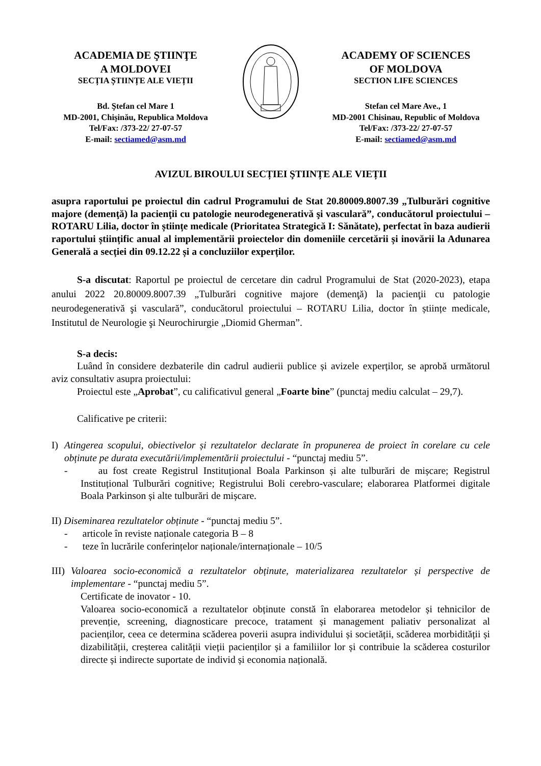ACADEMIA DE ŞTIINŢE
A MOLDOVEI
SECȚIA ȘTIINȚE ALE VIEȚII
Bd. Ştefan cel Mare 1
MD-2001, Chişinău, Republica Moldova
Tel/Fax: /373-22/ 27-07-57
E-mail: sectiamed@asm.md
ACADEMY OF SCIENCES
OF MOLDOVA
SECTION LIFE SCIENCES
Stefan cel Mare Ave., 1
MD-2001 Chisinau, Republic of Moldova
Tel/Fax: /373-22/ 27-07-57
E-mail: sectiamed@asm.md
AVIZUL BIROULUI SECȚIEI ŞTIINȚE ALE VIEȚII
asupra raportului pe proiectul din cadrul Programului de Stat 20.80009.8007.39 „Tulburări cognitive majore (demenţă) la pacienţii cu patologie neurodegenerativă şi vasculară”, conducătorul proiectului – ROTARU Lilia, doctor în științe medicale (Prioritatea Strategică I: Sănătate), perfectat în baza audierii raportului științific anual al implementării proiectelor din domeniile cercetării și inovării la Adunarea Generală a secției din 09.12.22 și a concluziilor experților.
S-a discutat: Raportul pe proiectul de cercetare din cadrul Programului de Stat (2020-2023), etapa anului 2022 20.80009.8007.39 „Tulburări cognitive majore (demenţă) la pacienţii cu patologie neurodegenerativă şi vasculară”, conducătorul proiectului – ROTARU Lilia, doctor în științe medicale, Institutul de Neurologie şi Neurochirurgie „Diomid Gherman”.
S-a decis:
Luând în considere dezbaterile din cadrul audierii publice și avizele experților, se aprobă următorul aviz consultativ asupra proiectului:
Proiectul este „Aprobat”, cu calificativul general „Foarte bine” (punctaj mediu calculat – 29,7).
Calificative pe criterii:
I) Atingerea scopului, obiectivelor și rezultatelor declarate în propunerea de proiect în corelare cu cele obținute pe durata executării/implementării proiectului - “punctaj mediu 5”.
- au fost create Registrul Instituțional Boala Parkinson și alte tulburări de mișcare; Registrul Instituțional Tulburări cognitive; Registrului Boli cerebro-vasculare; elaborarea Platformei digitale Boala Parkinson și alte tulburări de mișcare.
II) Diseminarea rezultatelor obținute - “punctaj mediu 5”.
- articole în reviste naționale categoria B – 8
- teze în lucrările conferințelor naționale/internaționale – 10/5
III) Valoarea socio-economică a rezultatelor obținute, materializarea rezultatelor și perspective de implementare - “punctaj mediu 5”.
Certificate de inovator - 10.
Valoarea socio-economică a rezultatelor obținute constă în elaborarea metodelor și tehnicilor de prevenție, screening, diagnosticare precoce, tratament și management paliativ personalizat al pacienților, ceea ce determina scăderea poverii asupra individului și societății, scăderea morbidității și dizabilității, creșterea calității vieții pacienților și a familiilor lor și contribuie la scăderea costurilor directe și indirecte suportate de individ și economia națională.